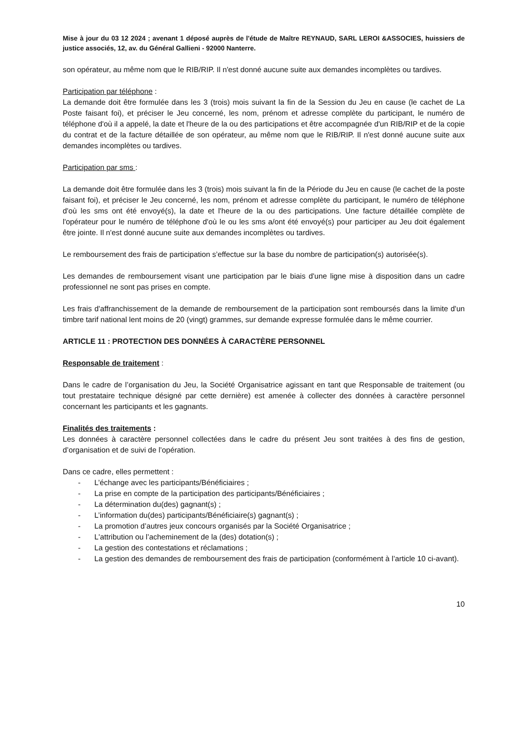Mise à jour du 03 12 2024 ; avenant 1 déposé auprès de l'étude de Maître REYNAUD, SARL LEROI &ASSOCIES, huissiers de justice associés, 12, av. du Général Gallieni - 92000 Nanterre.
son opérateur, au même nom que le RIB/RIP. Il n'est donné aucune suite aux demandes incomplètes ou tardives.
Participation par téléphone :
La demande doit être formulée dans les 3 (trois) mois suivant la fin de la Session du Jeu en cause (le cachet de La Poste faisant foi), et préciser le Jeu concerné, les nom, prénom et adresse complète du participant, le numéro de téléphone d'où il a appelé, la date et l'heure de la ou des participations et être accompagnée d'un RIB/RIP et de la copie du contrat et de la facture détaillée de son opérateur, au même nom que le RIB/RIP. Il n'est donné aucune suite aux demandes incomplètes ou tardives.
Participation par sms :
La demande doit être formulée dans les 3 (trois) mois suivant la fin de la Période du Jeu en cause (le cachet de la poste faisant foi), et préciser le Jeu concerné, les nom, prénom et adresse complète du participant, le numéro de téléphone d'où les sms ont été envoyé(s), la date et l'heure de la ou des participations. Une facture détaillée complète de l'opérateur pour le numéro de téléphone d'où le ou les sms a/ont été envoyé(s) pour participer au Jeu doit également être jointe. Il n'est donné aucune suite aux demandes incomplètes ou tardives.
Le remboursement des frais de participation s’effectue sur la base du nombre de participation(s) autorisée(s).
Les demandes de remboursement visant une participation par le biais d'une ligne mise à disposition dans un cadre professionnel ne sont pas prises en compte.
Les frais d'affranchissement de la demande de remboursement de la participation sont remboursés dans la limite d'un timbre tarif national lent moins de 20 (vingt) grammes, sur demande expresse formulée dans le même courrier.
ARTICLE 11 : PROTECTION DES DONNÉES À CARACTÈRE PERSONNEL
Responsable de traitement :
Dans le cadre de l’organisation du Jeu, la Société Organisatrice agissant en tant que Responsable de traitement (ou tout prestataire technique désigné par cette dernière) est amenée à collecter des données à caractère personnel concernant les participants et les gagnants.
Finalités des traitements :
Les données à caractère personnel collectées dans le cadre du présent Jeu sont traitées à des fins de gestion, d’organisation et de suivi de l’opération.
Dans ce cadre, elles permettent :
- L’échange avec les participants/Bénéficiaires ;
- La prise en compte de la participation des participants/Bénéficiaires ;
- La détermination du(des) gagnant(s) ;
- L’information du(des) participants/Bénéficiaire(s) gagnant(s) ;
- La promotion d’autres jeux concours organisés par la Société Organisatrice ;
- L'attribution ou l’acheminement de la (des) dotation(s) ;
- La gestion des contestations et réclamations ;
- La gestion des demandes de remboursement des frais de participation (conformément à l’article 10 ci-avant).
10